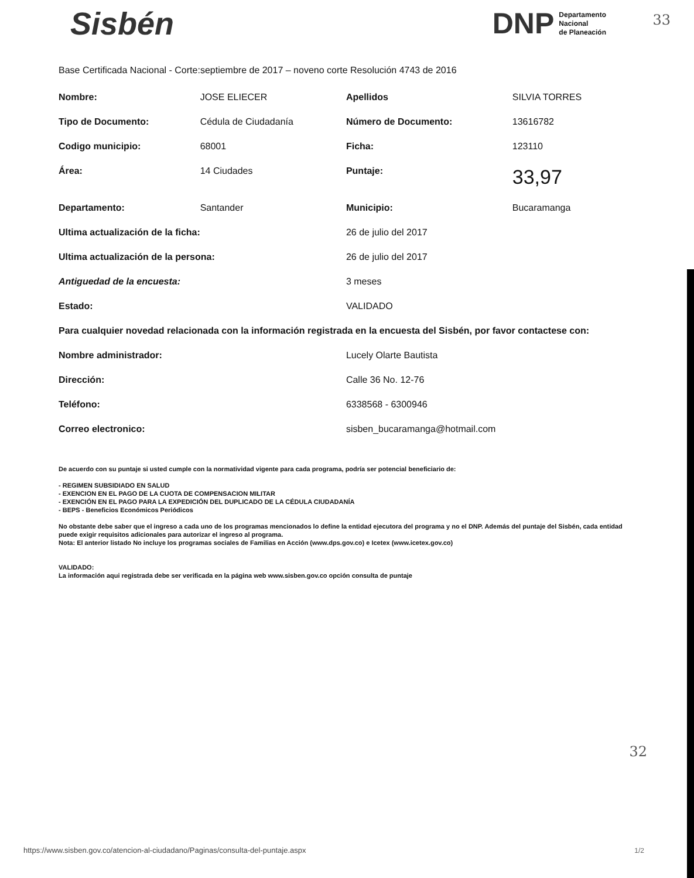33
32
Sisbén
DNP Departamento
Nacional
de Planeación
Base Certificada Nacional - Corte:septiembre de 2017 – noveno corte Resolución 4743 de 2016
| Nombre: | JOSE ELIECER | Apellidos | SILVIA TORRES |
| Tipo de Documento: | Cédula de Ciudadanía | Número de Documento: | 13616782 |
| Codigo municipio: | 68001 | Ficha: | 123110 |
| Área: | 14 Ciudades | Puntaje: | 33,97 |
| Departamento: | Santander | Municipio: | Bucaramanga |
| Ultima actualización de la ficha: | | 26 de julio del 2017 | |
| Ultima actualización de la persona: | | 26 de julio del 2017 | |
| Antiguedad de la encuesta: | | 3 meses | |
| Estado: | | VALIDADO | |
| Para cualquier novedad relacionada con la información registrada en la encuesta del Sisbén, por favor contactese con: | | | |
| Nombre administrador: | | Lucely Olarte Bautista | |
| Dirección: | | Calle 36 No. 12-76 | |
| Teléfono: | | 6338568 - 6300946 | |
| Correo electronico: | | sisben_bucaramanga@hotmail.com | |
De acuerdo con su puntaje si usted cumple con la normatividad vigente para cada programa, podría ser potencial beneficiario de:
- REGIMEN SUBSIDIADO EN SALUD
- EXENCION EN EL PAGO DE LA CUOTA DE COMPENSACION MILITAR
- EXENCIÓN EN EL PAGO PARA LA EXPEDICIÓN DEL DUPLICADO DE LA CÉDULA CIUDADANÍA
- BEPS - Beneficios Económicos Periódicos
No obstante debe saber que el ingreso a cada uno de los programas mencionados lo define la entidad ejecutora del programa y no el DNP. Además del puntaje del Sisbén, cada entidad puede exigir requisitos adicionales para autorizar el ingreso al programa.
Nota: El anterior listado No incluye los programas sociales de Familias en Acción (www.dps.gov.co) e Icetex (www.icetex.gov.co)
VALIDADO:
La información aqui registrada debe ser verificada en la página web www.sisben.gov.co opción consulta de puntaje
https://www.sisben.gov.co/atencion-al-ciudadano/Paginas/consulta-del-puntaje.aspx
1/2